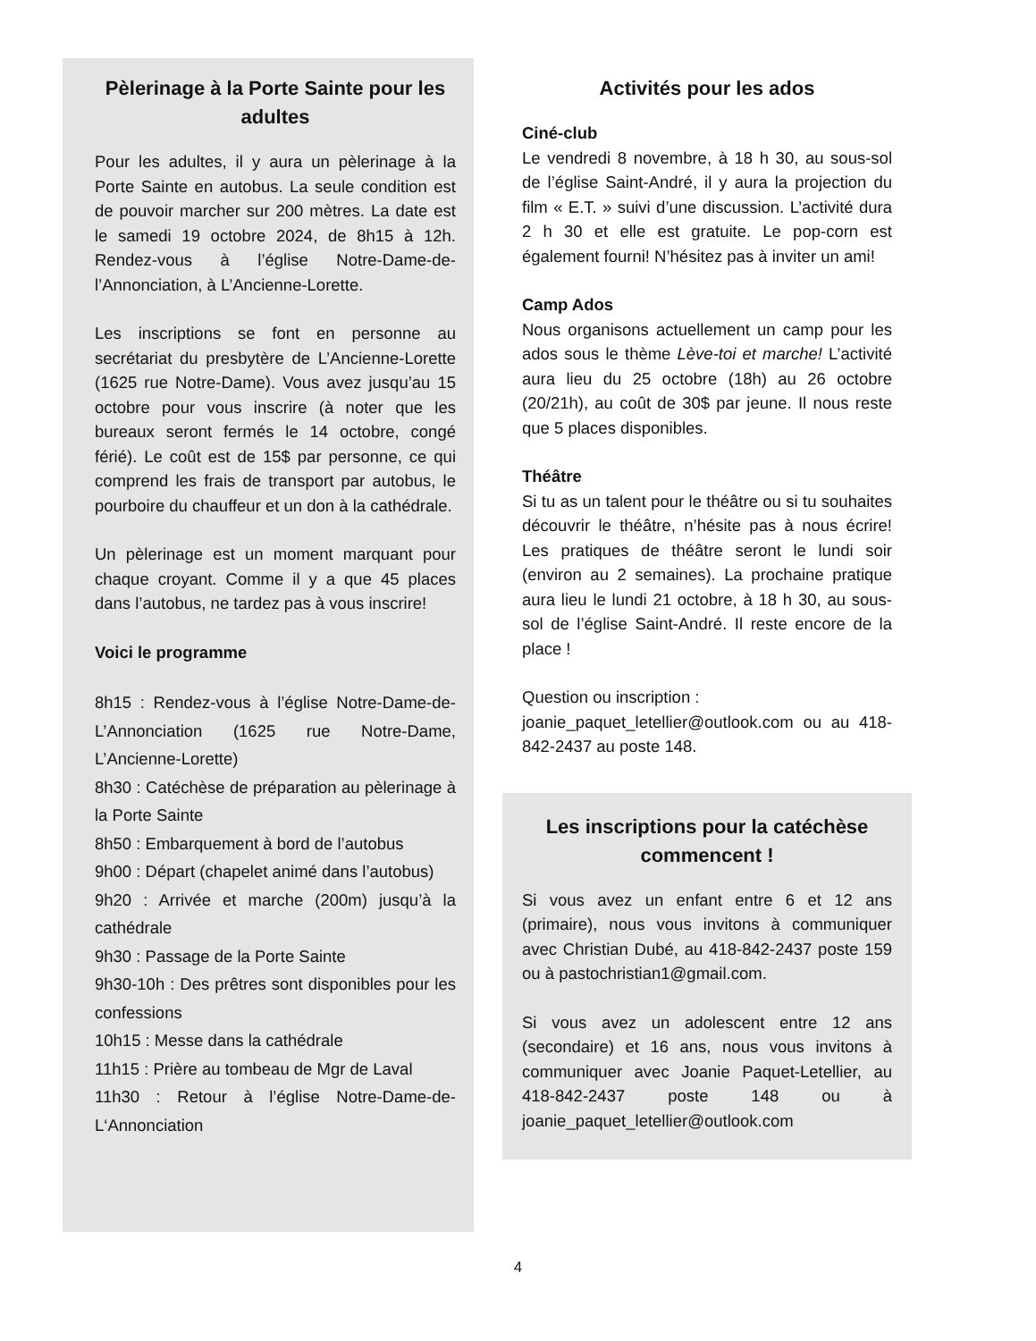Pèlerinage à la Porte Sainte pour les adultes
Pour les adultes, il y aura un pèlerinage à la Porte Sainte en autobus. La seule condition est de pouvoir marcher sur 200 mètres. La date est le samedi 19 octobre 2024, de 8h15 à 12h. Rendez-vous à l’église Notre-Dame-de-l’Annonciation, à L’Ancienne-Lorette.
Les inscriptions se font en personne au secrétariat du presbytère de L’Ancienne-Lorette (1625 rue Notre-Dame). Vous avez jusqu’au 15 octobre pour vous inscrire (à noter que les bureaux seront fermés le 14 octobre, congé férié). Le coût est de 15$ par personne, ce qui comprend les frais de transport par autobus, le pourboire du chauffeur et un don à la cathédrale.
Un pèlerinage est un moment marquant pour chaque croyant. Comme il y a que 45 places dans l’autobus, ne tardez pas à vous inscrire!
Voici le programme
8h15 : Rendez-vous à l’église Notre-Dame-de-L’Annonciation (1625 rue Notre-Dame, L’Ancienne-Lorette)
8h30 : Catéchèse de préparation au pèlerinage à la Porte Sainte
8h50 : Embarquement à bord de l’autobus
9h00 : Départ (chapelet animé dans l’autobus)
9h20 : Arrivée et marche (200m) jusqu’à la cathédrale
9h30 : Passage de la Porte Sainte
9h30-10h : Des prêtres sont disponibles pour les confessions
10h15 : Messe dans la cathédrale
11h15 : Prière au tombeau de Mgr de Laval
11h30 : Retour à l’église Notre-Dame-de-L‘Annonciation
Activités pour les ados
Ciné-club
Le vendredi 8 novembre, à 18 h 30, au sous-sol de l’église Saint-André, il y aura la projection du film « E.T. » suivi d’une discussion. L’activité dura 2 h 30 et elle est gratuite. Le pop-corn est également fourni! N’hésitez pas à inviter un ami!
Camp Ados
Nous organisons actuellement un camp pour les ados sous le thème Lève-toi et marche! L’activité aura lieu du 25 octobre (18h) au 26 octobre (20/21h), au coût de 30$ par jeune. Il nous reste que 5 places disponibles.
Théâtre
Si tu as un talent pour le théâtre ou si tu souhaites découvrir le théâtre, n’hésite pas à nous écrire! Les pratiques de théâtre seront le lundi soir (environ au 2 semaines). La prochaine pratique aura lieu le lundi 21 octobre, à 18 h 30, au sous-sol de l’église Saint-André. Il reste encore de la place !
Question ou inscription :
joanie_paquet_letellier@outlook.com ou au 418-842-2437 au poste 148.
Les inscriptions pour la catéchèse commencent !
Si vous avez un enfant entre 6 et 12 ans (primaire), nous vous invitons à communiquer avec Christian Dubé, au 418-842-2437 poste 159 ou à pastochristian1@gmail.com.
Si vous avez un adolescent entre 12 ans (secondaire) et 16 ans, nous vous invitons à communiquer avec Joanie Paquet-Letellier, au 418-842-2437 poste 148 ou à joanie_paquet_letellier@outlook.com
4